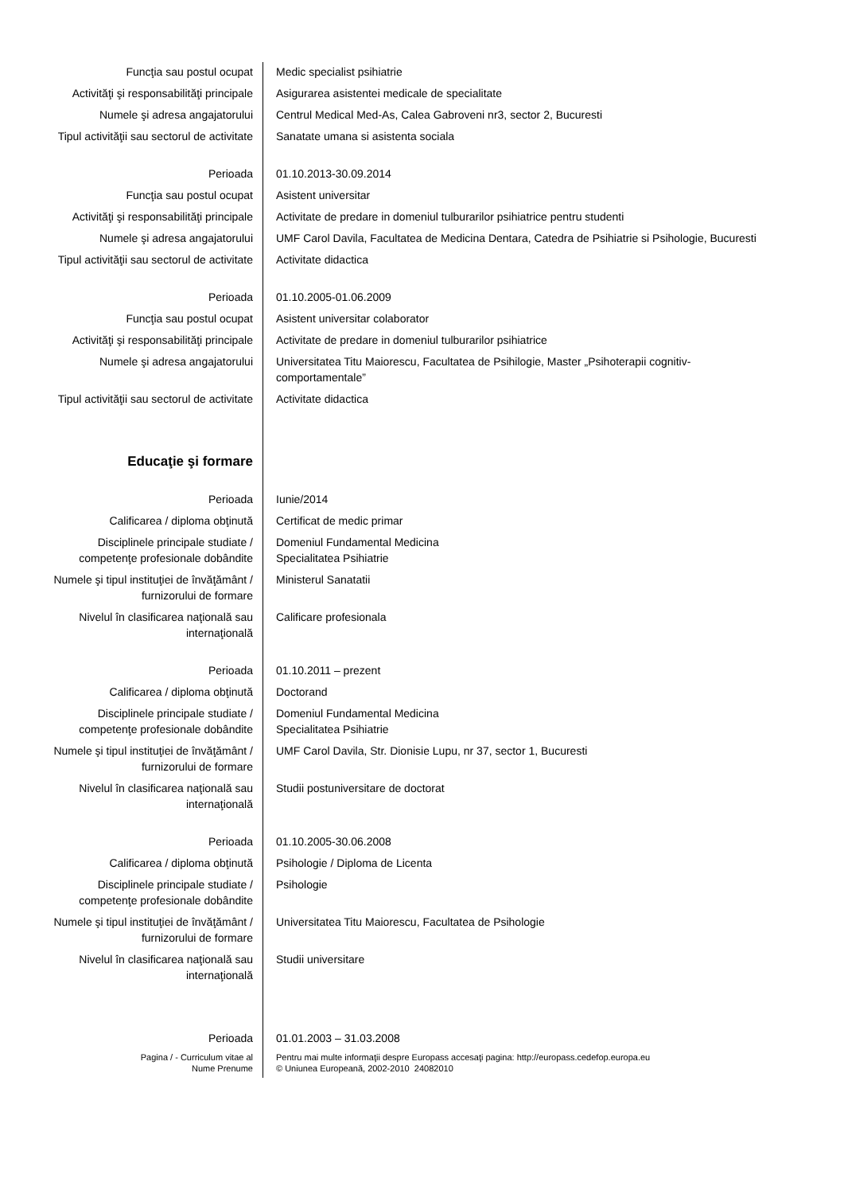| Funcţia sau postul ocupat | Medic specialist psihiatrie |
| Activităţi şi responsabilităţi principale | Asigurarea asistentei medicale de specialitate |
| Numele şi adresa angajatorului | Centrul Medical Med-As, Calea Gabroveni nr3, sector 2, Bucuresti |
| Tipul activităţii sau sectorul de activitate | Sanatate umana si asistenta sociala |
| Perioada | 01.10.2013-30.09.2014 |
| Funcţia sau postul ocupat | Asistent universitar |
| Activităţi şi responsabilităţi principale | Activitate de predare in domeniul tulburarilor psihiatrice pentru studenti |
| Numele şi adresa angajatorului | UMF Carol Davila, Facultatea de Medicina Dentara, Catedra de Psihiatrie si Psihologie, Bucuresti |
| Tipul activităţii sau sectorul de activitate | Activitate didactica |
| Perioada | 01.10.2005-01.06.2009 |
| Funcţia sau postul ocupat | Asistent universitar colaborator |
| Activităţi şi responsabilităţi principale | Activitate de predare in domeniul tulburarilor psihiatrice |
| Numele şi adresa angajatorului | Universitatea Titu Maiorescu, Facultatea de Psihilogie, Master „Psihoterapii cognitiv- comportamentale” |
| Tipul activităţii sau sectorul de activitate | Activitate didactica |
| Educaţie şi formare | |
| Perioada | Iunie/2014 |
| Calificarea / diploma obţinută | Certificat de medic primar |
| Disciplinele principale studiate / competenţe profesionale dobândite | Domeniul Fundamental Medicina Specialitatea Psihiatrie |
| Numele şi tipul instituţiei de învăţământ / furnizorului de formare | Ministerul Sanatatii |
| Nivelul în clasificarea naţională sau internaţională | Calificare profesionala |
| Perioada | 01.10.2011 – prezent |
| Calificarea / diploma obţinută | Doctorand |
| Disciplinele principale studiate / competenţe profesionale dobândite | Domeniul Fundamental Medicina Specialitatea Psihiatrie |
| Numele şi tipul instituţiei de învăţământ / furnizorului de formare | UMF Carol Davila, Str. Dionisie Lupu, nr 37, sector 1, Bucuresti |
| Nivelul în clasificarea naţională sau internaţională | Studii postuniversitare de doctorat |
| Perioada | 01.10.2005-30.06.2008 |
| Calificarea / diploma obţinută | Psihologie / Diploma de Licenta |
| Disciplinele principale studiate / competenţe profesionale dobândite | Psihologie |
| Numele şi tipul instituţiei de învăţământ / furnizorului de formare | Universitatea Titu Maiorescu, Facultatea de Psihologie |
| Nivelul în clasificarea naţională sau internaţională | Studii universitare |
| Perioada | 01.01.2003 – 31.03.2008 |
| Pagina / - Curriculum vitae al Nume Prenume | Pentru mai multe informaţii despre Europass accesaţi pagina: http://europass.cedefop.europa.eu © Uniunea Europeană, 2002-2010 24082010 |